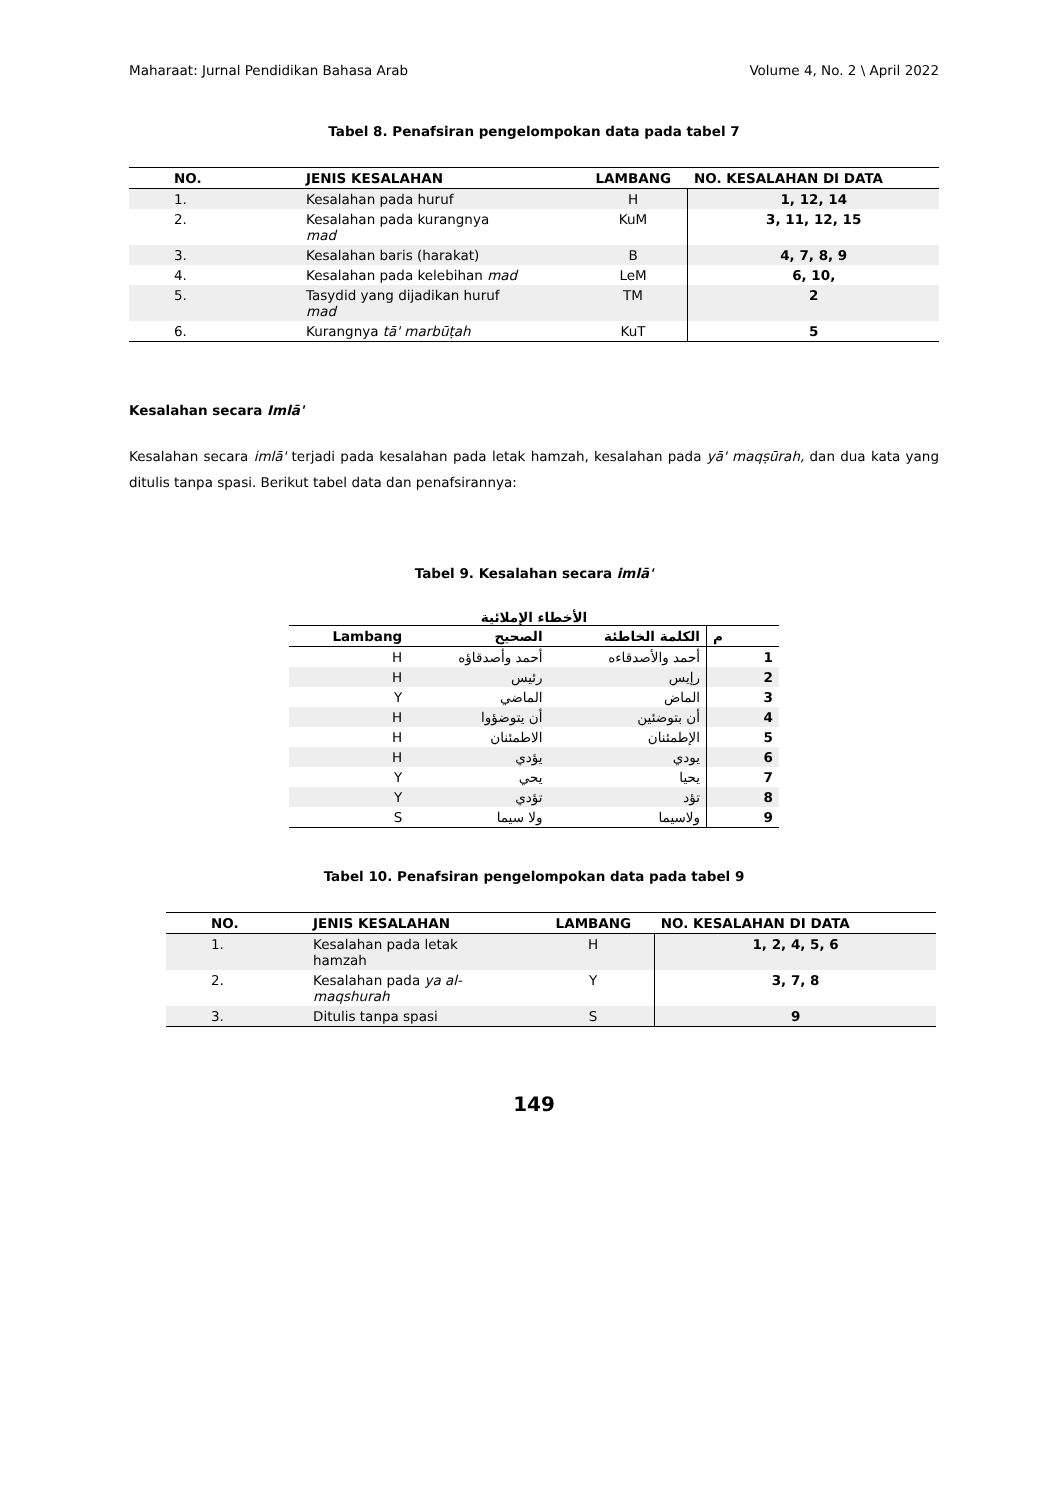Maharaat: Jurnal Pendidikan Bahasa Arab Volume 4, No. 2 \ April 2022
Tabel 8. Penafsiran pengelompokan data pada tabel 7
| NO. | JENIS KESALAHAN | LAMBANG | NO. KESALAHAN DI DATA |
| --- | --- | --- | --- |
| 1. | Kesalahan pada huruf | H | 1, 12, 14 |
| 2. | Kesalahan pada kurangnya mad | KuM | 3, 11, 12, 15 |
| 3. | Kesalahan baris (harakat) | B | 4, 7, 8, 9 |
| 4. | Kesalahan pada kelebihan mad | LeM | 6, 10, |
| 5. | Tasydid yang dijadikan huruf mad | TM | 2 |
| 6. | Kurangnya tā' marbūṭah | KuT | 5 |
Kesalahan secara Imlā'
Kesalahan secara imlā' terjadi pada kesalahan pada letak hamzah, kesalahan pada yā' maqṣūrah, dan dua kata yang ditulis tanpa spasi. Berikut tabel data dan penafsirannya:
Tabel 9. Kesalahan secara imlā'
الأخطاء الإملائية
| Lambang | الصحيح | الكلمة الخاطئة | م |
| --- | --- | --- | --- |
| H | أحمد وأصدقاؤه | أحمد والأصدقاءه | 1 |
| H | رئيس | رإيس | 2 |
| Y | الماضي | الماض | 3 |
| H | أن يتوضؤوا | أن بتوضئين | 4 |
| H | الاطمئنان | الإطمئنان | 5 |
| H | يؤدي | يودي | 6 |
| Y | يحي | يحيا | 7 |
| Y | تؤدي | تؤد | 8 |
| S | ولا سيما | ولاسيما | 9 |
Tabel 10. Penafsiran pengelompokan data pada tabel 9
| NO. | JENIS KESALAHAN | LAMBANG | NO. KESALAHAN DI DATA |
| --- | --- | --- | --- |
| 1. | Kesalahan pada letak hamzah | H | 1, 2, 4, 5, 6 |
| 2. | Kesalahan pada ya al- maqshurah | Y | 3, 7, 8 |
| 3. | Ditulis tanpa spasi | S | 9 |
149